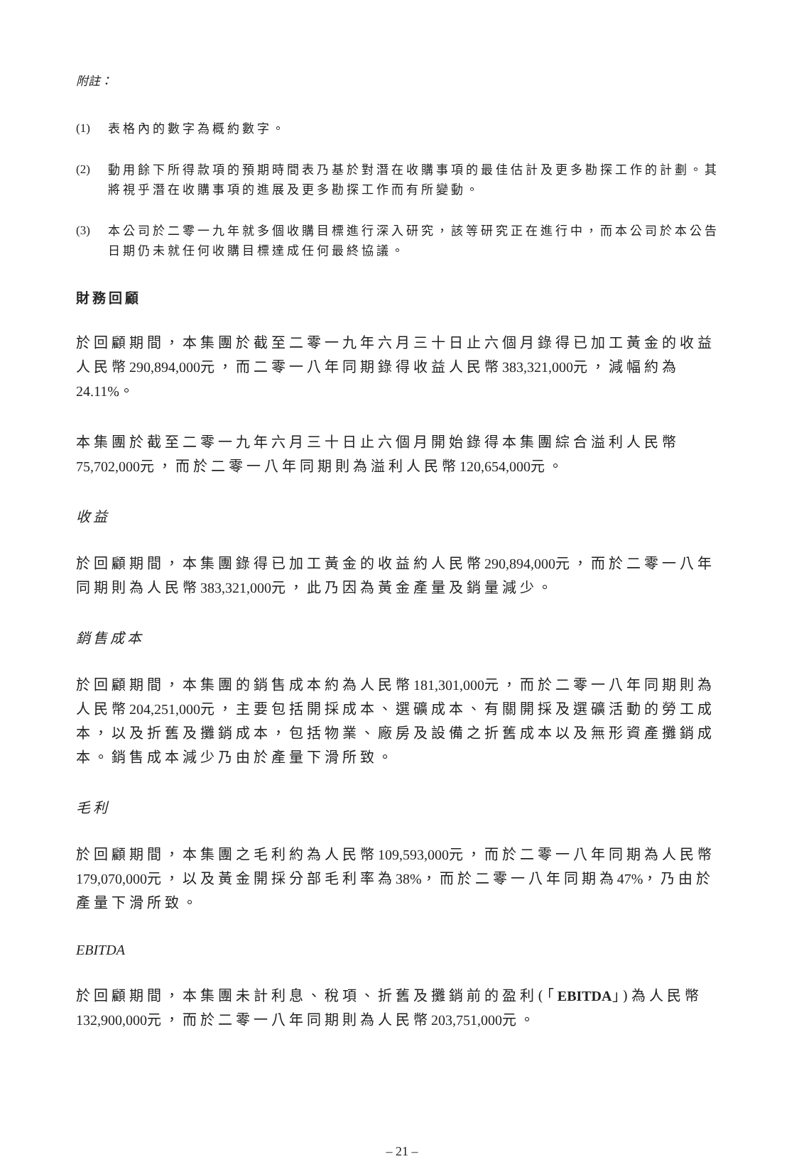附註：
(1) 表格內的數字為概約數字。
(2) 動用餘下所得款項的預期時間表乃基於對潛在收購事項的最佳估計及更多勘探工作的計劃。其將視乎潛在收購事項的進展及更多勘探工作而有所變動。
(3) 本公司於二零一九年就多個收購目標進行深入研究，該等研究正在進行中，而本公司於本公告日期仍未就任何收購目標達成任何最終協議。
財務回顧
於回顧期間，本集團於截至二零一九年六月三十日止六個月錄得已加工黃金的收益人民幣290,894,000元，而二零一八年同期錄得收益人民幣383,321,000元，減幅約為24.11%。
本集團於截至二零一九年六月三十日止六個月開始錄得本集團綜合溢利人民幣75,702,000元，而於二零一八年同期則為溢利人民幣120,654,000元。
收益
於回顧期間，本集團錄得已加工黃金的收益約人民幣290,894,000元，而於二零一八年同期則為人民幣383,321,000元，此乃因為黃金產量及銷量減少。
銷售成本
於回顧期間，本集團的銷售成本約為人民幣181,301,000元，而於二零一八年同期則為人民幣204,251,000元，主要包括開採成本、選礦成本、有關開採及選礦活動的勞工成本，以及折舊及攤銷成本，包括物業、廠房及設備之折舊成本以及無形資產攤銷成本。銷售成本減少乃由於產量下滑所致。
毛利
於回顧期間，本集團之毛利約為人民幣109,593,000元，而於二零一八年同期為人民幣179,070,000元，以及黃金開採分部毛利率為38%，而於二零一八年同期為47%，乃由於產量下滑所致。
EBITDA
於回顧期間，本集團未計利息、稅項、折舊及攤銷前的盈利(「EBITDA」)為人民幣132,900,000元，而於二零一八年同期則為人民幣203,751,000元。
– 21 –